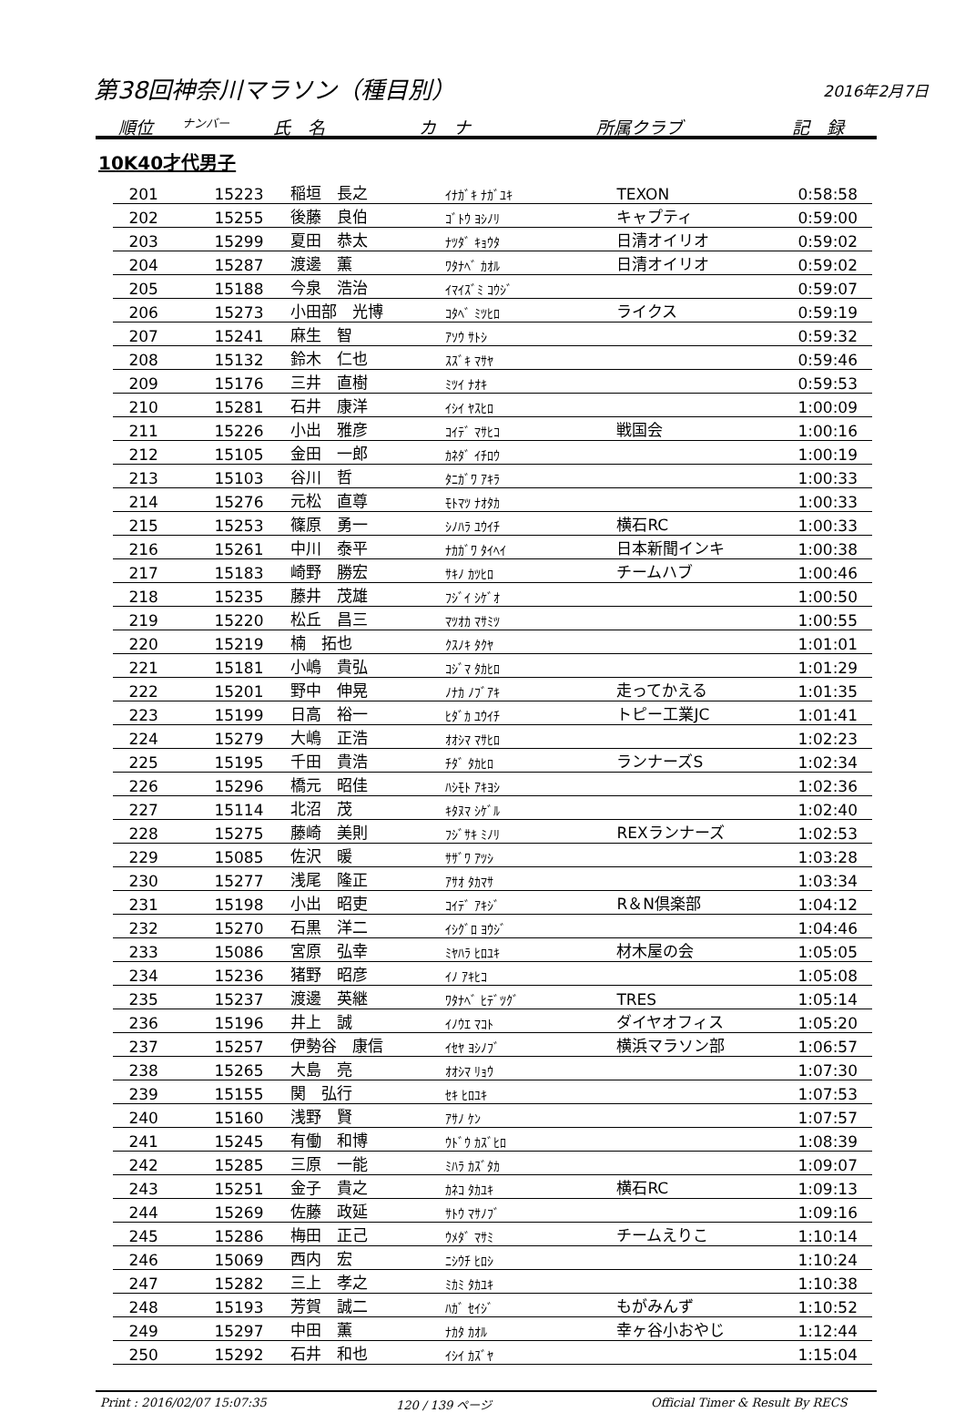第38回神奈川マラソン（種目別） 2016年2月7日
順位 ナンバー 氏　名 カ　ナ 所属クラブ 記　録
10K40才代男子
| 201 | 15223 | 稲垣 長之 | ｲﾅｶﾞｷ ﾅｶﾞﾕｷ | TEXON | 0:58:58 |
| 202 | 15255 | 後藤 良伯 | ｺﾞﾄｳ ﾖｼﾉﾘ | キャプティ | 0:59:00 |
| 203 | 15299 | 夏田 恭太 | ﾅﾂﾀﾞ ｷｮｳﾀ | 日清オイリオ | 0:59:02 |
| 204 | 15287 | 渡邊 薫 | ﾜﾀﾅﾍﾞ ｶｵﾙ | 日清オイリオ | 0:59:02 |
| 205 | 15188 | 今泉 浩治 | ｲﾏｲｽﾞﾐ ｺｳｼﾞ | | 0:59:07 |
| 206 | 15273 | 小田部 光博 | ｺﾀﾍﾞ ﾐﾂﾋﾛ | ライクス | 0:59:19 |
| 207 | 15241 | 麻生 智 | ｱｿｳ ｻﾄｼ | | 0:59:32 |
| 208 | 15132 | 鈴木 仁也 | ｽｽﾞｷ ﾏｻﾔ | | 0:59:46 |
| 209 | 15176 | 三井 直樹 | ﾐﾂｲ ﾅｵｷ | | 0:59:53 |
| 210 | 15281 | 石井 康洋 | ｲｼｲ ﾔｽﾋﾛ | | 1:00:09 |
| 211 | 15226 | 小出 雅彦 | ｺｲﾃﾞ ﾏｻﾋｺ | 戦国会 | 1:00:16 |
| 212 | 15105 | 金田 一郎 | ｶﾈﾀﾞ ｲﾁﾛｳ | | 1:00:19 |
| 213 | 15103 | 谷川 哲 | ﾀﾆｶﾞﾜ ｱｷﾗ | | 1:00:33 |
| 214 | 15276 | 元松 直尊 | ﾓﾄﾏﾂ ﾅｵﾀｶ | | 1:00:33 |
| 215 | 15253 | 篠原 勇一 | ｼﾉﾊﾗ ﾕｳｲﾁ | 横石RC | 1:00:33 |
| 216 | 15261 | 中川 泰平 | ﾅｶｶﾞﾜ ﾀｲﾍｲ | 日本新聞インキ | 1:00:38 |
| 217 | 15183 | 崎野 勝宏 | ｻｷﾉ ｶﾂﾋﾛ | チームハブ | 1:00:46 |
| 218 | 15235 | 藤井 茂雄 | ﾌｼﾞｲ ｼｹﾞｵ | | 1:00:50 |
| 219 | 15220 | 松丘 昌三 | ﾏﾂｵｶ ﾏｻﾐﾂ | | 1:00:55 |
| 220 | 15219 | 楠 拓也 | ｸｽﾉｷ ﾀｸﾔ | | 1:01:01 |
| 221 | 15181 | 小嶋 貴弘 | ｺｼﾞﾏ ﾀｶﾋﾛ | | 1:01:29 |
| 222 | 15201 | 野中 伸晃 | ﾉﾅｶ ﾉﾌﾞｱｷ | 走ってかえる | 1:01:35 |
| 223 | 15199 | 日高 裕一 | ﾋﾀﾞｶ ﾕｳｲﾁ | トピー工業JC | 1:01:41 |
| 224 | 15279 | 大嶋 正浩 | ｵｵｼﾏ ﾏｻﾋﾛ | | 1:02:23 |
| 225 | 15195 | 千田 貴浩 | ﾁﾀﾞ ﾀｶﾋﾛ | ランナーズS | 1:02:34 |
| 226 | 15296 | 橋元 昭佳 | ﾊｼﾓﾄ ｱｷﾖｼ | | 1:02:36 |
| 227 | 15114 | 北沼 茂 | ｷﾀﾇﾏ ｼｹﾞﾙ | | 1:02:40 |
| 228 | 15275 | 藤崎 美則 | ﾌｼﾞｻｷ ﾐﾉﾘ | REXランナーズ | 1:02:53 |
| 229 | 15085 | 佐沢 暖 | ｻｻﾞﾜ ｱﾂｼ | | 1:03:28 |
| 230 | 15277 | 浅尾 隆正 | ｱｻｵ ﾀｶﾏｻ | | 1:03:34 |
| 231 | 15198 | 小出 昭吏 | ｺｲﾃﾞ ｱｷｼﾞ | R＆N倶楽部 | 1:04:12 |
| 232 | 15270 | 石黒 洋二 | ｲｼｸﾞﾛ ﾖｳｼﾞ | | 1:04:46 |
| 233 | 15086 | 宮原 弘幸 | ﾐﾔﾊﾗ ﾋﾛﾕｷ | 材木屋の会 | 1:05:05 |
| 234 | 15236 | 猪野 昭彦 | ｲﾉ ｱｷﾋｺ | | 1:05:08 |
| 235 | 15237 | 渡邊 英継 | ﾜﾀﾅﾍﾞ ﾋﾃﾞﾂｸﾞ | TRES | 1:05:14 |
| 236 | 15196 | 井上 誠 | ｲﾉｳｴ ﾏｺﾄ | ダイヤオフィス | 1:05:20 |
| 237 | 15257 | 伊勢谷 康信 | ｲｾﾔ ﾖｼﾉﾌﾞ | 横浜マラソン部 | 1:06:57 |
| 238 | 15265 | 大島 亮 | ｵｵｼﾏ ﾘｮｳ | | 1:07:30 |
| 239 | 15155 | 関 弘行 | ｾｷ ﾋﾛﾕｷ | | 1:07:53 |
| 240 | 15160 | 浅野 賢 | ｱｻﾉ ｹﾝ | | 1:07:57 |
| 241 | 15245 | 有働 和博 | ｳﾄﾞｳ ｶｽﾞﾋﾛ | | 1:08:39 |
| 242 | 15285 | 三原 一能 | ﾐﾊﾗ ｶｽﾞﾀｶ | | 1:09:07 |
| 243 | 15251 | 金子 貴之 | ｶﾈｺ ﾀｶﾕｷ | 横石RC | 1:09:13 |
| 244 | 15269 | 佐藤 政延 | ｻﾄｳ ﾏｻﾉﾌﾞ | | 1:09:16 |
| 245 | 15286 | 梅田 正己 | ｳﾒﾀﾞ ﾏｻﾐ | チームえりこ | 1:10:14 |
| 246 | 15069 | 西内 宏 | ﾆｼｳﾁ ﾋﾛｼ | | 1:10:24 |
| 247 | 15282 | 三上 孝之 | ﾐｶﾐ ﾀｶﾕｷ | | 1:10:38 |
| 248 | 15193 | 芳賀 誠二 | ﾊｶﾞ ｾｲｼﾞ | もがみんず | 1:10:52 |
| 249 | 15297 | 中田 薫 | ﾅｶﾀ ｶｵﾙ | 幸ヶ谷小おやじ | 1:12:44 |
| 250 | 15292 | 石井 和也 | ｲｼｲ ｶｽﾞﾔ | | 1:15:04 |
Print : 2016/02/07 15:07:35 120 / 139 ページ Official Timer & Result By RECS